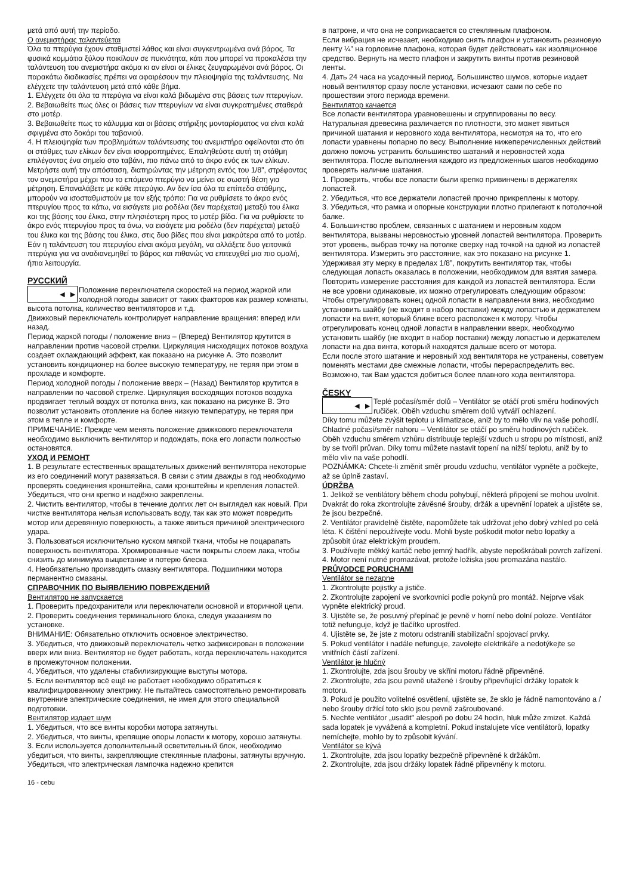μετά από αυτή την περίοδο.
Ο ανεμιστήρας ταλαντεύεται
Όλα τα πτερύγια έχουν σταθμιστεί λάθος και είναι συγκεντρωμένα ανά βάρος. Τα φυσικά κομμάτια ξύλου ποικίλουν σε πυκνότητα, κάτι που μπορεί να προκαλέσει την ταλάντευση του ανεμιστήρα ακόμα κι αν είναι οι έλικες ζευγαρωμένοι ανά βάρος. Οι παρακάτω διαδικασίες πρέπει να αφαιρέσουν την πλειοψηφία της ταλάντευσης. Να ελέγχετε την ταλάντευση μετά από κάθε βήμα.
1. Ελέγχετε ότι όλα τα πτερύγια να είναι καλά βιδωμένα στις βάσεις των πτερυγίων.
2. Βεβαιωθείτε πως όλες οι βάσεις των πτερυγίων να είναι συγκρατημένες σταθερά στο μοτέρ.
3. Βεβαιωθείτε πως το κάλυμμα και οι βάσεις στήριξης μονταρίσματος να είναι καλά σφιγμένα στο δοκάρι του ταβανιού.
4. Η πλειοψηφία των προβλημάτων ταλάντευσης του ανεμιστήρα οφείλονται στο ότι οι στάθμες των ελίκων δεν είναι ισορροπημένες. Επαληθεύστε αυτή τη στάθμη επιλέγοντας ένα σημείο στο ταβάνι, πιο πάνω από το άκρο ενός εκ των ελίκων. Μετρήστε αυτή την απόσταση, διατηρώντας την μέτρηση εντός του 1/8”, στρέφοντας τον ανεμιστήρα μέχρι που το επόμενο πτερύγιο να μείνει σε σωστή θέση για μέτρηση. Επαναλάβετε με κάθε πτερύγιο. Αν δεν ίσα όλα τα επίπεδα στάθμης, μπορούν να ισοσταθμιστούν με τον εξής τρόπο: Για να ρυθμίσετε το άκρο ενός πτερυγίου προς τα κάτω, να εισάγετε μια ροδέλα (δεν παρέχεται) μεταξύ του έλικα και της βάσης του έλικα, στην πλησιέστερη προς το μοτέρ βίδα. Για να ρυθμίσετε το άκρο ενός πτερυγίου προς τα άνω, να εισάγετε μια ροδέλα (δεν παρέχεται) μεταξύ του έλικα και της βάσης του έλικα, στις δυο βίδες που είναι μακρύτερα από το μοτέρ.
Εάν η ταλάντευση του πτερυγίου είναι ακόμα μεγάλη, να αλλάξετε δυο γειτονικά πτερύγια για να αναδιανεμηθεί το βάρος και πιθανώς να επιτευχθεί μια πιο ομαλή, ήπια λειτουργία.
РУССКИЙ
◄ ►
Положение переключателя скоростей на период жаркой или холодной погоды зависит от таких факторов как размер комнаты, высота потолка, количество вентиляторов и т.д.
Движковый переключатель контролирует направление вращения: вперед или назад.
Период жаркой погоды / положение вниз – (Вперед) Вентилятор крутится в направлении против часовой стрелки. Циркуляция нисходящих потоков воздуха создает охлаждающий эффект, как показано на рисунке А. Это позволит установить кондиционер на более высокую температуру, не теряя при этом в прохладе и комфорте.
Период холодной погоды / положение вверх – (Назад) Вентилятор крутится в направлении по часовой стрелке. Циркуляция восходящих потоков воздуха продвигает теплый воздух от потолка вниз, как показано на рисунке В. Это позволит установить отопление на более низкую температуру, не теряя при этом в тепле и комфорте.
ПРИМЕЧАНИЕ: Прежде чем менять положение движкового переключателя необходимо выключить вентилятор и подождать, пока его лопасти полностью остановятся.
УХОД И РЕМОНТ
1. В результате естественных вращательных движений вентилятора некоторые из его соединений могут развязаться. В связи с этим дважды в год необходимо проверять соединения кронштейна, сами кронштейны и крепления лопастей. Убедиться, что они крепко и надёжно закреплены.
2. Чистить вентилятор, чтобы в течение долгих лет он выглядел как новый. При чистке вентилятора нельзя использовать воду, так как это может повредить мотор или деревянную поверхность, а также явиться причиной электрического удара.
3. Пользоваться исключительно куском мягкой ткани, чтобы не поцарапать поверхность вентилятора. Хромированные части покрыты слоем лака, чтобы снизить до минимума выцветание и потерю блеска.
4. Необязательно производить смазку вентилятора. Подшипники мотора перманентно смазаны.
СПРАВОЧНИК ПО ВЫЯВЛЕНИЮ ПОВРЕЖДЕНИЙ
Вентилятор не запускается
1. Проверить предохранители или переключатели основной и вторичной цепи.
2. Проверить соединения терминального блока, следуя указаниям по установке.
ВНИМАНИЕ: Обязательно отключить основное электричество.
3. Убедиться, что движковый переключатель четко зафиксирован в положении вверх или вниз. Вентилятор не будет работать, когда переключатель находится в промежуточном положении.
4. Убедиться, что удалены стабилизирующие выступы мотора.
5. Если вентилятор всё ещё не работает необходимо обратиться к квалифицированному электрику. Не пытайтесь самостоятельно ремонтировать внутренние электрические соединения, не имея для этого специальной подготовки.
Вентилятор издает шум
1. Убедиться, что все винты коробки мотора затянуты.
2. Убедиться, что винты, крепящие опоры лопасти к мотору, хорошо затянуты.
3. Если используется дополнительный осветительный блок, необходимо убедиться, что винты, закрепляющие стеклянные плафоны, затянуты вручную. Убедиться, что электрическая лампочка надежно крепится
в патроне, и что она не соприкасается со стеклянным плафоном.
Если вибрация не исчезает, необходимо снять плафон и установить резиновую ленту ¼” на горловине плафона, которая будет действовать как изоляционное средство. Вернуть на место плафон и закрутить винты против резиновой ленты.
4. Дать 24 часа на усадочный период. Большинство шумов, которые издает новый вентилятор сразу после установки, исчезают сами по себе по прошествии этого периода времени.
Вентилятор качается
Все лопасти вентилятора уравновешены и сгруппированы по весу. Натуральная древесина различается по плотности, это может явиться причиной шатания и неровного хода вентилятора, несмотря на то, что его лопасти уравнены попарно по весу. Выполнение нижеперечисленных действий должно помочь устранить большинство шатаний и неровностей хода вентилятора. После выполнения каждого из предложенных шагов необходимо проверять наличие шатания.
1. Проверить, чтобы все лопасти были крепко привинчены в держателях лопастей.
2. Убедиться, что все держатели лопастей прочно прикреплены к мотору.
3. Убедиться, что рамка и опорные конструкции плотно прилегают к потолочной балке.
4. Большинство проблем, связанных с шатанием и неровным ходом вентилятора, вызваны неровностью уровней лопастей вентилятора. Проверить этот уровень, выбрав точку на потолке сверху над точкой на одной из лопастей вентилятора. Измерить это расстояние, как это показано на рисунке 1. Удерживая эту мерку в пределах 1/8”, покрутить вентилятор так, чтобы следующая лопасть оказалась в положении, необходимом для взятия замера. Повторить измерение расстояния для каждой из лопастей вентилятора. Если не все уровни одинаковые, их можно отрегулировать следующим образом: Чтобы отрегулировать конец одной лопасти в направлении вниз, необходимо установить шайбу (не входит в набор поставки) между лопастью и держателем лопасти на винт, который ближе всего расположен к мотору. Чтобы отрегулировать конец одной лопасти в направлении вверх, необходимо установить шайбу (не входит в набор поставки) между лопастью и держателем лопасти на два винта, который находятся дальше всего от мотора.
Если после этого шатание и неровный ход вентилятора не устранены, советуем поменять местами две смежные лопасти, чтобы перераспределить вес. Возможно, так Вам удастся добиться более плавного хода вентилятора.
ČESKY
◄ ►
Teplé počasí/směr dolů – Ventilátor se otáčí proti směru hodinových ručiček. Oběh vzduchu směrem dolů vytváří ochlazení.
Díky tomu můžete zvýšit teplotu u klimatizace, aniž by to mělo vliv na vaše pohodlí.
Chladné počasí/směr nahoru – Ventilátor se otáčí po směru hodinových ručiček. Oběh vzduchu směrem vzhůru distribuuje teplejší vzduch u stropu po místnosti, aniž by se tvořil průvan. Díky tomu můžete nastavit topení na nižší teplotu, aniž by to mělo vliv na vaše pohodlí.
POZNÁMKA: Chcete-li změnit směr proudu vzduchu, ventilátor vypněte a počkejte, až se úplně zastaví.
ÚDRŽBA
1. Jelikož se ventilátory během chodu pohybují, některá připojení se mohou uvolnit. Dvakrát do roka zkontrolujte závěsné šrouby, držák a upevnění lopatek a ujistěte se, že jsou bezpečné.
2. Ventilátor pravidelně čistěte, napomůžete tak udržovat jeho dobrý vzhled po celá léta. K čištění nepoužívejte vodu. Mohli byste poškodit motor nebo lopatky a způsobit úraz elektrickým proudem.
3. Používejte měkký kartáč nebo jemný hadřík, abyste nepoškrábali povrch zařízení.
4. Motor není nutné promazávat, protože ložiska jsou promazána nastálo.
PRŮVODCE PORUCHAMI
Ventilátor se nezapne
1. Zkontrolujte pojistky a jističe.
2. Zkontrolujte zapojení ve svorkovnici podle pokynů pro montáž. Nejprve však vypněte elektrický proud.
3. Ujistěte se, že posuvný přepínač je pevně v horní nebo dolní poloze. Ventilátor totiž nefunguje, když je tlačítko uprostřed.
4. Ujistěte se, že jste z motoru odstranili stabilizační spojovací prvky.
5. Pokud ventilátor i nadále nefunguje, zavolejte elektrikáře a nedotýkejte se vnitřních částí zařízení.
Ventilátor je hlučný
1. Zkontrolujte, zda jsou šrouby ve skříni motoru řádně připevněné.
2. Zkontrolujte, zda jsou pevně utažené i šrouby připevňující držáky lopatek k motoru.
3. Pokud je použito volitelné osvětlení, ujistěte se, že sklo je řádně namontováno a / nebo šrouby držící toto sklo jsou pevně zašroubované.
5. Nechte ventilátor „usadit" alespoň po dobu 24 hodin, hluk může zmizet. Každá sada lopatek je vyvážená a kompletní. Pokud instalujete více ventilátorů, lopatky nemíchejte, mohlo by to způsobit kývání.
Ventilátor se kývá
1. Zkontrolujte, zda jsou lopatky bezpečně připevněné k držákům.
2. Zkontrolujte, zda jsou držáky lopatek řádně připevněny k motoru.
16 - cebu